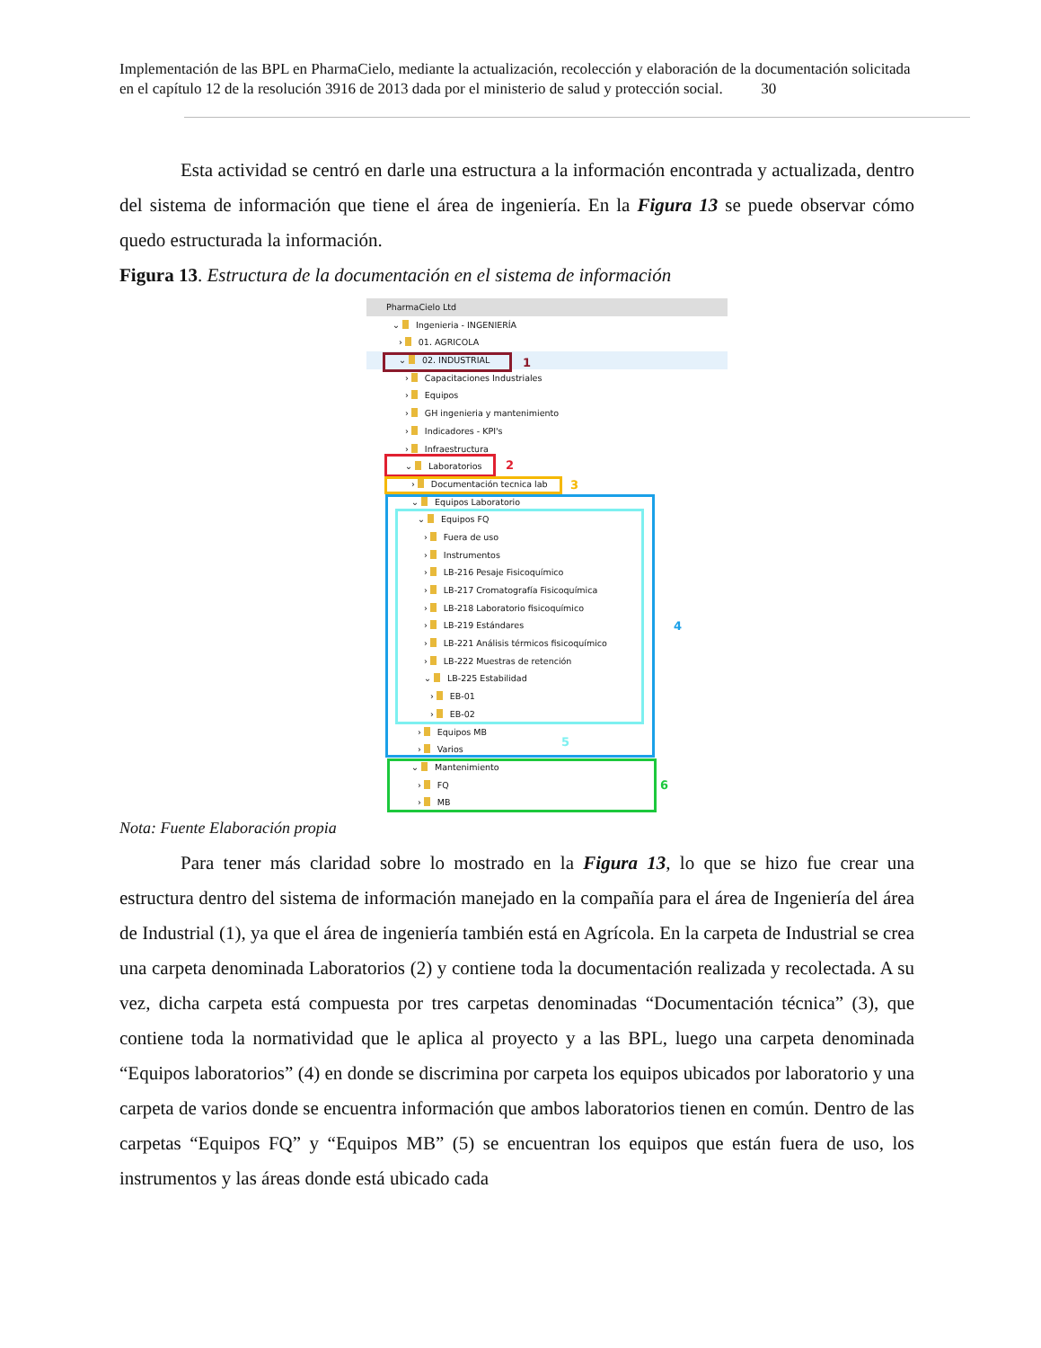Implementación de las BPL en PharmaCielo, mediante la actualización, recolección y elaboración de la documentación solicitada en el capítulo 12 de la resolución 3916 de 2013 dada por el ministerio de salud y protección social. 30
Esta actividad se centró en darle una estructura a la información encontrada y actualizada, dentro del sistema de información que tiene el área de ingeniería. En la Figura 13 se puede observar cómo quedo estructurada la información.
Figura 13. Estructura de la documentación en el sistema de información
PharmaCielo Ltd
⌄ Ingenieria - INGENIERÍA
› 01. AGRICOLA
⌄ 02. INDUSTRIAL
› Capacitaciones Industriales
› Equipos
› GH ingenieria y mantenimiento
› Indicadores - KPI's
› Infraestructura
⌄ Laboratorios
› Documentación tecnica lab
⌄ Equipos Laboratorio
⌄ Equipos FQ
› Fuera de uso
› Instrumentos
› LB-216 Pesaje Fisicoquímico
› LB-217 Cromatografía Fisicoquímica
› LB-218 Laboratorio fisicoquímico
› LB-219 Estándares
› LB-221 Análisis térmicos fisicoquímico
› LB-222 Muestras de retención
⌄ LB-225 Estabilidad
› EB-01
› EB-02
› Equipos MB
› Varios
⌄ Mantenimiento
› FQ
› MB
1
2
3
4
5
6
Nota: Fuente Elaboración propia
Para tener más claridad sobre lo mostrado en la Figura 13, lo que se hizo fue crear una estructura dentro del sistema de información manejado en la compañía para el área de Ingeniería del área de Industrial (1), ya que el área de ingeniería también está en Agrícola. En la carpeta de Industrial se crea una carpeta denominada Laboratorios (2) y contiene toda la documentación realizada y recolectada. A su vez, dicha carpeta está compuesta por tres carpetas denominadas “Documentación técnica” (3), que contiene toda la normatividad que le aplica al proyecto y a las BPL, luego una carpeta denominada “Equipos laboratorios” (4) en donde se discrimina por carpeta los equipos ubicados por laboratorio y una carpeta de varios donde se encuentra información que ambos laboratorios tienen en común. Dentro de las carpetas “Equipos FQ” y “Equipos MB” (5) se encuentran los equipos que están fuera de uso, los instrumentos y las áreas donde está ubicado cada